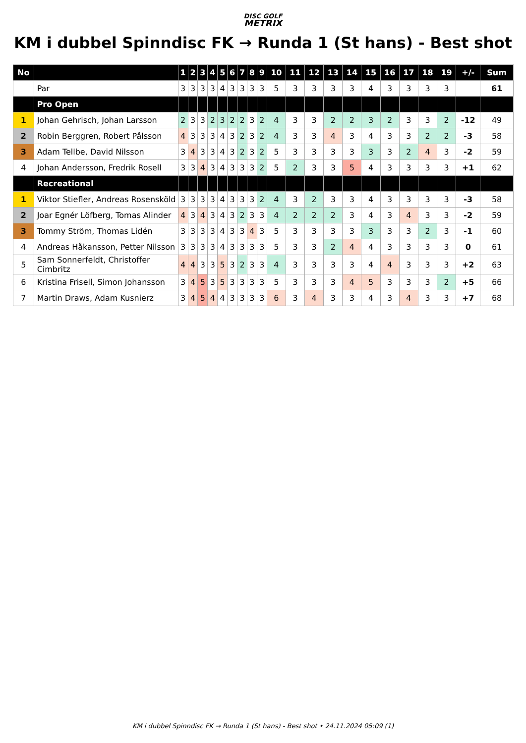DISC GOLF
METRIX
KM i dubbel Spinndisc FK → Runda 1 (St hans) - Best shot
| No | | 1 | 2 | 3 | 4 | 5 | 6 | 7 | 8 | 9 | 10 | 11 | 12 | 13 | 14 | 15 | 16 | 17 | 18 | 19 | +/- | Sum |
| --- | --- | --- | --- | --- | --- | --- | --- | --- | --- | --- | --- | --- | --- | --- | --- | --- | --- | --- | --- | --- | --- | --- |
| | Par | 3 | 3 | 3 | 3 | 4 | 3 | 3 | 3 | 3 | 5 | 3 | 3 | 3 | 3 | 4 | 3 | 3 | 3 | 3 | | 61 |
| | Pro Open | | | | | | | | | | | | | | | | | | | | | |
| 1 | Johan Gehrisch, Johan Larsson | 2 | 3 | 3 | 2 | 3 | 2 | 2 | 3 | 2 | 4 | 3 | 3 | 2 | 2 | 3 | 2 | 3 | 3 | 2 | -12 | 49 |
| 2 | Robin Berggren, Robert Pålsson | 4 | 3 | 3 | 3 | 4 | 3 | 2 | 3 | 2 | 4 | 3 | 3 | 4 | 3 | 4 | 3 | 3 | 2 | 2 | -3 | 58 |
| 3 | Adam Tellbe, David Nilsson | 3 | 4 | 3 | 3 | 4 | 3 | 2 | 3 | 2 | 5 | 3 | 3 | 3 | 3 | 3 | 3 | 2 | 4 | 3 | -2 | 59 |
| 4 | Johan Andersson, Fredrik Rosell | 3 | 3 | 4 | 3 | 4 | 3 | 3 | 3 | 2 | 5 | 2 | 3 | 3 | 5 | 4 | 3 | 3 | 3 | 3 | +1 | 62 |
| | Recreational | | | | | | | | | | | | | | | | | | | | | |
| 1 | Viktor Stiefler, Andreas Rosensköld | 3 | 3 | 3 | 3 | 4 | 3 | 3 | 3 | 2 | 4 | 3 | 2 | 3 | 3 | 4 | 3 | 3 | 3 | 3 | -3 | 58 |
| 2 | Joar Egnér Löfberg, Tomas Alinder | 4 | 3 | 4 | 3 | 4 | 3 | 2 | 3 | 3 | 4 | 2 | 2 | 2 | 3 | 4 | 3 | 4 | 3 | 3 | -2 | 59 |
| 3 | Tommy Ström, Thomas Lidén | 3 | 3 | 3 | 3 | 4 | 3 | 3 | 4 | 3 | 5 | 3 | 3 | 3 | 3 | 3 | 3 | 3 | 2 | 3 | -1 | 60 |
| 4 | Andreas Håkansson, Petter Nilsson | 3 | 3 | 3 | 3 | 4 | 3 | 3 | 3 | 3 | 5 | 3 | 3 | 2 | 4 | 4 | 3 | 3 | 3 | 3 | 0 | 61 |
| 5 | Sam Sonnerfeldt, Christoffer Cimbritz | 4 | 4 | 3 | 3 | 5 | 3 | 2 | 3 | 3 | 4 | 3 | 3 | 3 | 3 | 4 | 4 | 3 | 3 | 3 | +2 | 63 |
| 6 | Kristina Frisell, Simon Johansson | 3 | 4 | 5 | 3 | 5 | 3 | 3 | 3 | 3 | 5 | 3 | 3 | 3 | 4 | 5 | 3 | 3 | 3 | 2 | +5 | 66 |
| 7 | Martin Draws, Adam Kusnierz | 3 | 4 | 5 | 4 | 4 | 3 | 3 | 3 | 3 | 6 | 3 | 4 | 3 | 3 | 4 | 3 | 4 | 3 | 3 | +7 | 68 |
KM i dubbel Spinndisc FK → Runda 1 (St hans) - Best shot • 24.11.2024 05:09 (1)